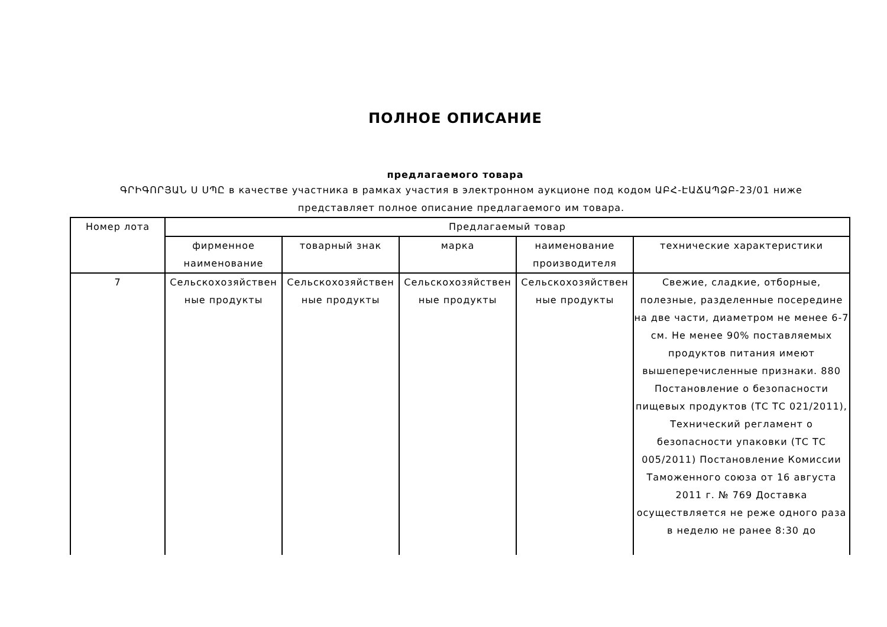ПОЛНОЕ ОПИСАНИЕ
предлагаемого товара
ԳՐԻԳՈՐՅԱՆ Ս ՍՊԸ в качестве участника в рамках участия в электронном аукционе под кодом ԱԲՀ-ԷԱՃԱՊՁԲ-23/01 ниже представляет полное описание предлагаемого им товара.
| Номер лота | Предлагаемый товар | | | | |
| --- | --- | --- | --- | --- | --- |
| | фирменное наименование | товарный знак | марка | наименование производителя | технические характеристики |
| 7 | Сельскохозяйствен ные продукты | Сельскохозяйствен ные продукты | Сельскохозяйствен ные продукты | Сельскохозяйствен ные продукты | Свежие, сладкие, отборные, полезные, разделенные посередине на две части, диаметром не менее 6-7 см. Не менее 90% поставляемых продуктов питания имеют вышеперечисленные признаки. 880 Постановление о безопасности пищевых продуктов (ТС ТС 021/2011), Технический регламент о безопасности упаковки (ТС ТС 005/2011) Постановление Комиссии Таможенного союза от 16 августа 2011 г. № 769 Доставка осуществляется не реже одного раза в неделю не ранее 8:30 до |